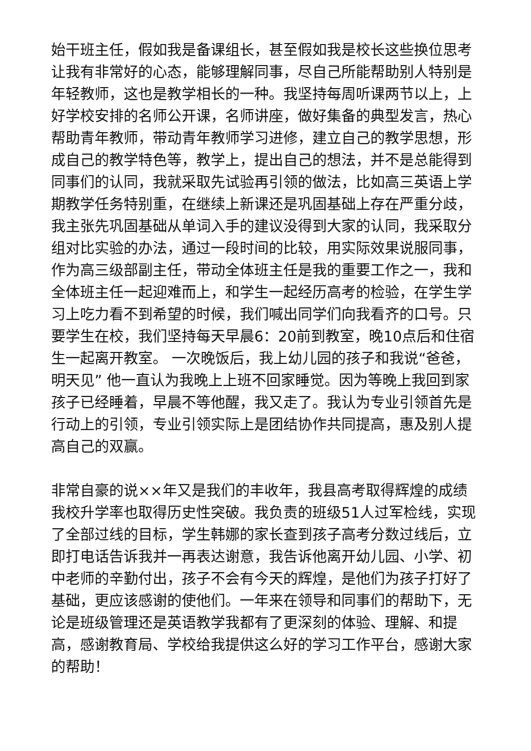始干班主任，假如我是备课组长，甚至假如我是校长这些换位思考让我有非常好的心态，能够理解同事，尽自己所能帮助别人特别是年轻教师，这也是教学相长的一种。我坚持每周听课两节以上，上好学校安排的名师公开课，名师讲座，做好集备的典型发言，热心帮助青年教师，带动青年教师学习进修，建立自己的教学思想，形成自己的教学特色等，教学上，提出自己的想法，并不是总能得到同事们的认同，我就采取先试验再引领的做法，比如高三英语上学期教学任务特别重，在继续上新课还是巩固基础上存在严重分歧，我主张先巩固基础从单词入手的建议没得到大家的认同，我采取分组对比实验的办法，通过一段时间的比较，用实际效果说服同事，作为高三级部副主任，带动全体班主任是我的重要工作之一，我和全体班主任一起迎难而上，和学生一起经历高考的检验，在学生学习上吃力看不到希望的时候，我们喊出同学们向我看齐的口号。只要学生在校，我们坚持每天早晨6：20前到教室，晚10点后和住宿生一起离开教室。 一次晚饭后，我上幼儿园的孩子和我说“爸爸，明天见” 他一直认为我晚上上班不回家睡觉。因为等晚上我回到家孩子已经睡着，早晨不等他醒，我又走了。我认为专业引领首先是行动上的引领，专业引领实际上是团结协作共同提高，惠及别人提高自己的双赢。
非常自豪的说××年又是我们的丰收年，我县高考取得辉煌的成绩 我校升学率也取得历史性突破。我负责的班级51人过军检线，实现了全部过线的目标，学生韩娜的家长查到孩子高考分数过线后，立即打电话告诉我并一再表达谢意，我告诉他离开幼儿园、小学、初中老师的辛勤付出，孩子不会有今天的辉煌，是他们为孩子打好了基础，更应该感谢的使他们。一年来在领导和同事们的帮助下，无论是班级管理还是英语教学我都有了更深刻的体验、理解、和提高，感谢教育局、学校给我提供这么好的学习工作平台，感谢大家的帮助！